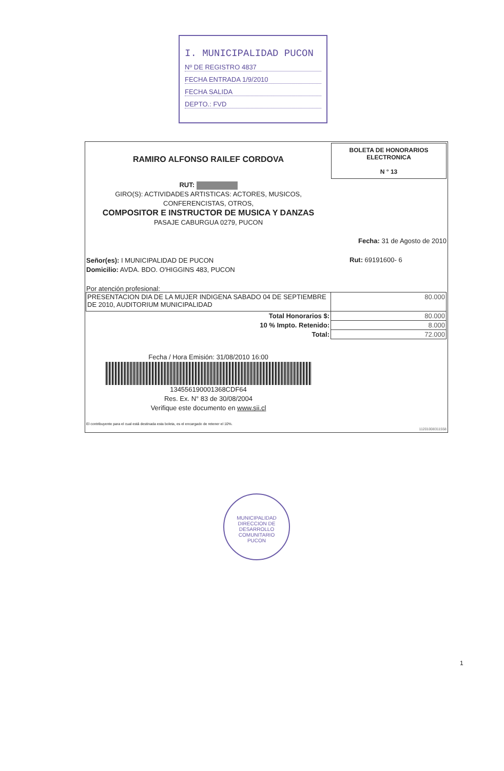I. MUNICIPALIDAD PUCON
Nº DE REGISTRO 4837
FECHA ENTRADA 1/9/2010
FECHA SALIDA
DEPTO.: FVD
RAMIRO ALFONSO RAILEF CORDOVA
BOLETA DE HONORARIOS
ELECTRONICA
N ° 13
RUT:
GIRO(S): ACTIVIDADES ARTISTICAS: ACTORES, MUSICOS,
CONFERENCISTAS, OTROS,
COMPOSITOR E INSTRUCTOR DE MUSICA Y DANZAS
PASAJE CABURGUA 0279, PUCON
Fecha: 31 de Agosto de 2010
Señor(es): I MUNICIPALIDAD DE PUCON
Domicilio: AVDA. BDO. O'HIGGINS 483, PUCON
Rut: 69191600- 6
Por atención profesional:
| PRESENTACION DIA DE LA MUJER INDIGENA SABADO 04 DE SEPTIEMBRE DE 2010, AUDITORIUM MUNICIPALIDAD | 80.000 |
| Total Honorarios $: | 80.000 |
| 10 % Impto. Retenido: | 8.000 |
| Total: | 72.000 |
Fecha / Hora Emisión: 31/08/2010 16:00
134556190001368CDF64
Res. Ex. N° 83 de 30/08/2004
Verifique este documento en www.sii.cl
El contribuyente para el cual está destinada esta boleta, es el encargado de retener el 10%.
11201008311558
MUNICIPALIDAD
DIRECCION DE DESARROLLO COMUNITARIO
PUCON
1